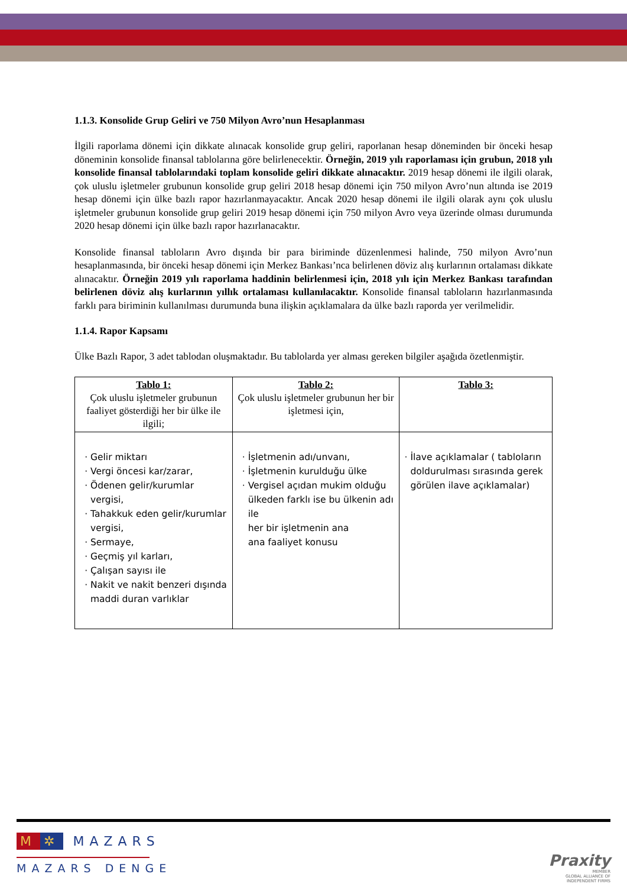1.1.3. Konsolide Grup Geliri ve 750 Milyon Avro’nun Hesaplanması
İlgili raporlama dönemi için dikkate alınacak konsolide grup geliri, raporlanan hesap döneminden bir önceki hesap döneminin konsolide finansal tablolarına göre belirlenecektir. Örneğin, 2019 yılı raporlaması için grubun, 2018 yılı konsolide finansal tablolarındaki toplam konsolide geliri dikkate alınacaktır. 2019 hesap dönemi ile ilgili olarak, çok uluslu işletmeler grubunun konsolide grup geliri 2018 hesap dönemi için 750 milyon Avro’nun altında ise 2019 hesap dönemi için ülke bazlı rapor hazırlanmayacaktır. Ancak 2020 hesap dönemi ile ilgili olarak aynı çok uluslu işletmeler grubunun konsolide grup geliri 2019 hesap dönemi için 750 milyon Avro veya üzerinde olması durumunda 2020 hesap dönemi için ülke bazlı rapor hazırlanacaktır.
Konsolide finansal tabloların Avro dışında bir para biriminde düzenlenmesi halinde, 750 milyon Avro’nun hesaplanmasında, bir önceki hesap dönemi için Merkez Bankası’nca belirlenen döviz alış kurlarının ortalaması dikkate alınacaktır. Örneğin 2019 yılı raporlama haddinin belirlenmesi için, 2018 yılı için Merkez Bankası tarafından belirlenen döviz alış kurlarının yıllık ortalaması kullanılacaktır. Konsolide finansal tabloların hazırlanmasında farklı para biriminin kullanılması durumunda buna ilişkin açıklamalara da ülke bazlı raporda yer verilmelidir.
1.1.4. Rapor Kapsamı
Ülke Bazlı Rapor, 3 adet tablodan oluşmaktadır. Bu tablolarda yer alması gereken bilgiler aşağıda özetlenmiştir.
| Tablo 1: Çok uluslu işletmeler grubunun faaliyet gösterdiği her bir ülke ile ilgili; | Tablo 2: Çok uluslu işletmeler grubunun her bir işletmesi için, | Tablo 3: |
| --- | --- | --- |
| Gelir miktarı Vergi öncesi kar/zarar, Ödenen gelir/kurumlar vergisi, Tahakkuk eden gelir/kurumlar vergisi, Sermaye, Geçmiş yıl karları, Çalışan sayısı ile Nakit ve nakit benzeri dışında maddi duran varlıklar | İşletmenin adı/unvanı, İşletmenin kurulduğu ülke Vergisel açıdan mukim olduğu ülkeden farklı ise bu ülkenin adı ile her bir işletmenin ana ana faaliyet konusu | İlave açıklamalar ( tabloların doldurulması sırasında gerek görülen ilave açıklamalar) |
M ✲ MAZARS
MAZARS DENGE
Praxity
MEMBER
GLOBAL ALLIANCE OF
INDEPENDENT FIRMS